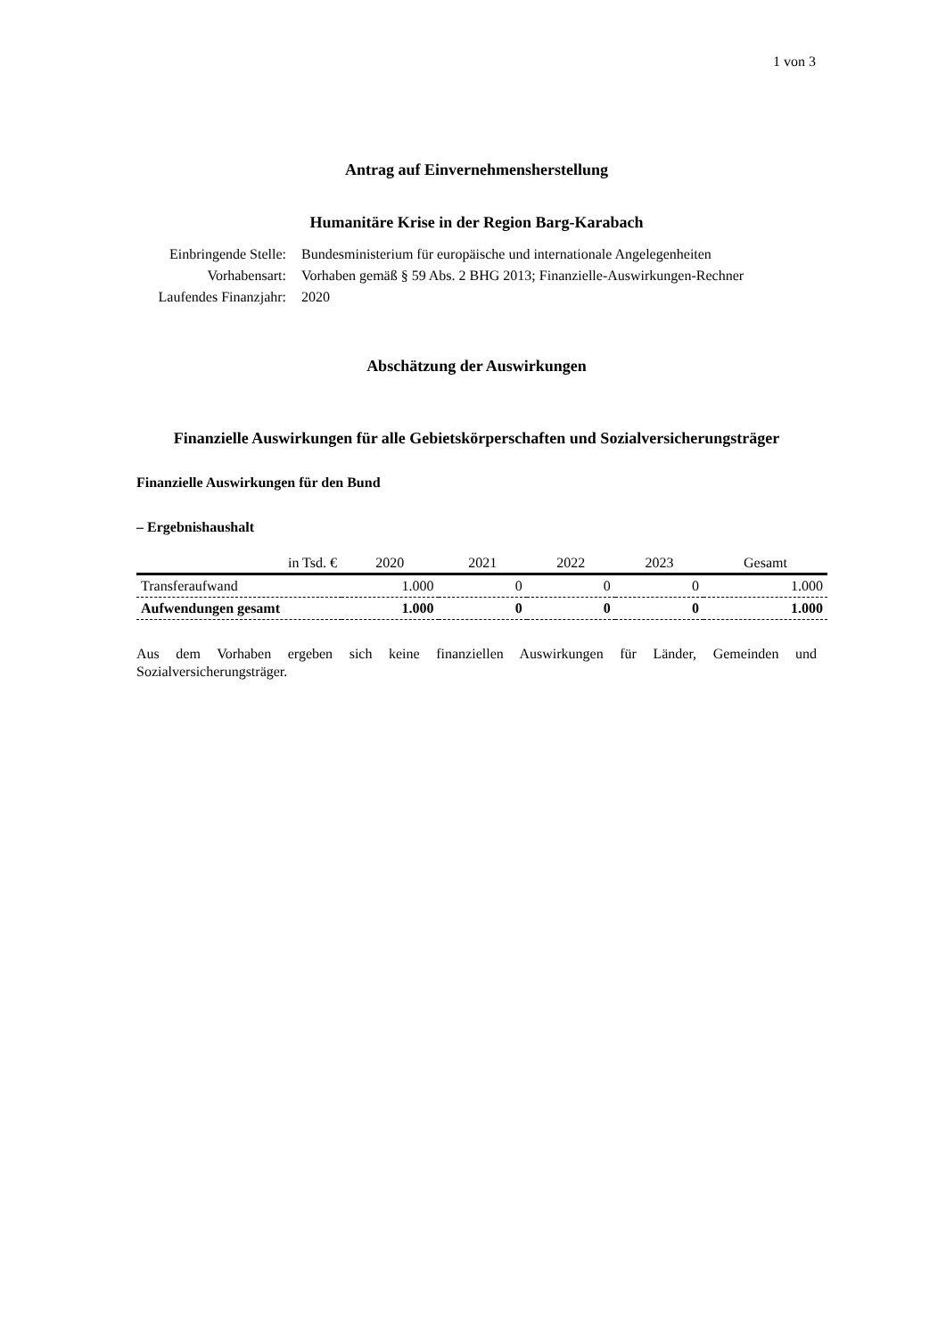1 von 3
Antrag auf Einvernehmensherstellung
Humanitäre Krise in der Region Barg-Karabach
Einbringende Stelle:
Bundesministerium für europäische und internationale Angelegenheiten
Vorhabensart:
Vorhaben gemäß § 59 Abs. 2 BHG 2013; Finanzielle-Auswirkungen-Rechner
Laufendes Finanzjahr:
2020
Abschätzung der Auswirkungen
Finanzielle Auswirkungen für alle Gebietskörperschaften und Sozialversicherungsträger
Finanzielle Auswirkungen für den Bund
– Ergebnishaushalt
| in Tsd. € | 2020 | 2021 | 2022 | 2023 | Gesamt |
| --- | --- | --- | --- | --- | --- |
| Transferaufwand | 1.000 | 0 | 0 | 0 | 1.000 |
| Aufwendungen gesamt | 1.000 | 0 | 0 | 0 | 1.000 |
Aus dem Vorhaben ergeben sich keine finanziellen Auswirkungen für Länder, Gemeinden und Sozialversicherungsträger.